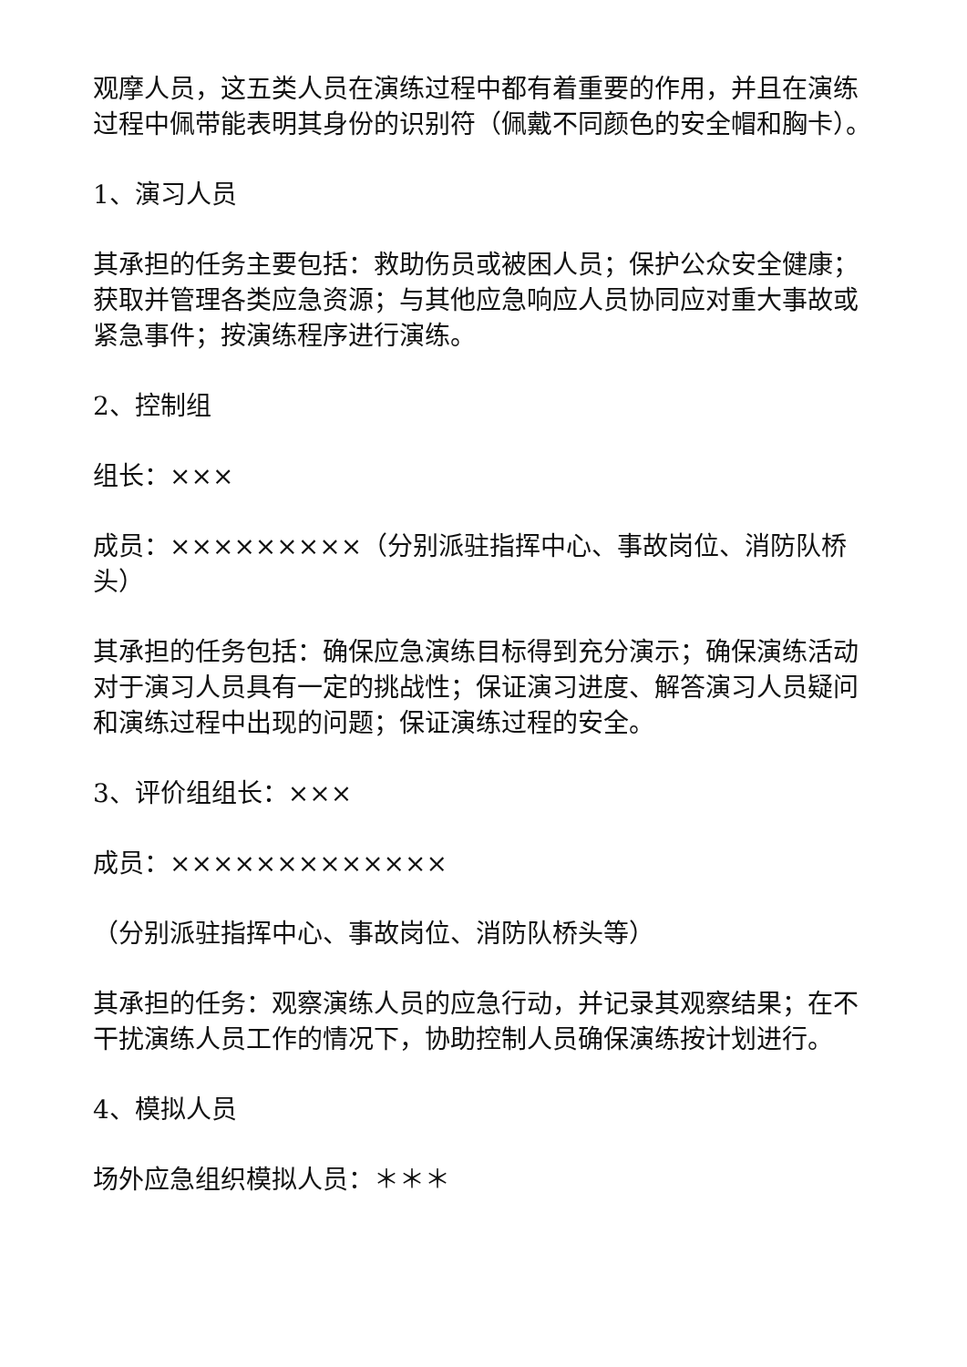观摩人员，这五类人员在演练过程中都有着重要的作用，并且在演练过程中佩带能表明其身份的识别符（佩戴不同颜色的安全帽和胸卡）。
1、演习人员
其承担的任务主要包括：救助伤员或被困人员；保护公众安全健康；获取并管理各类应急资源；与其他应急响应人员协同应对重大事故或紧急事件；按演练程序进行演练。
2、控制组
组长：×××
成员：×××××××××（分别派驻指挥中心、事故岗位、消防队桥头）
其承担的任务包括：确保应急演练目标得到充分演示；确保演练活动对于演习人员具有一定的挑战性；保证演习进度、解答演习人员疑问和演练过程中出现的问题；保证演练过程的安全。
3、评价组组长：×××
成员：×××××××××××××
（分别派驻指挥中心、事故岗位、消防队桥头等）
其承担的任务：观察演练人员的应急行动，并记录其观察结果；在不干扰演练人员工作的情况下，协助控制人员确保演练按计划进行。
4、模拟人员
场外应急组织模拟人员：＊＊＊